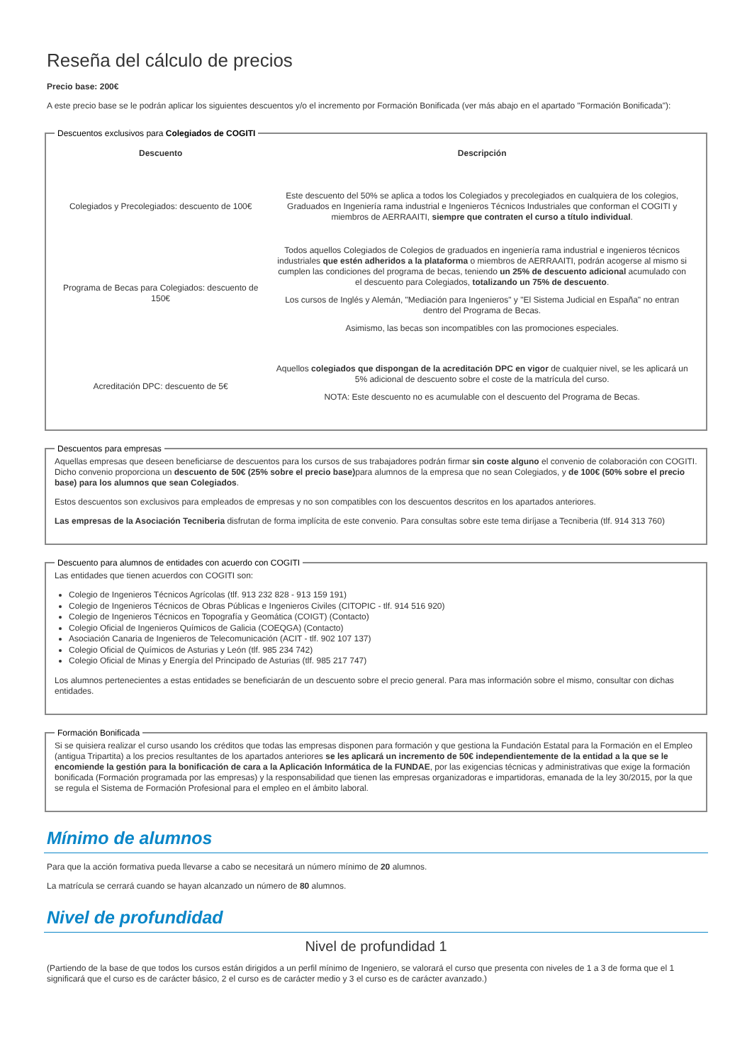Reseña del cálculo de precios
Precio base: 200€
A este precio base se le podrán aplicar los siguientes descuentos y/o el incremento por Formación Bonificada (ver más abajo en el apartado "Formación Bonificada"):
Descuentos exclusivos para Colegiados de COGITI
| Descuento | Descripción |
| --- | --- |
| Colegiados y Precolegiados: descuento de 100€ | Este descuento del 50% se aplica a todos los Colegiados y precolegiados en cualquiera de los colegios, Graduados en Ingeniería rama industrial e Ingenieros Técnicos Industriales que conforman el COGITI y miembros de AERRAAITI, siempre que contraten el curso a título individual . |
| Programa de Becas para Colegiados: descuento de 150€ | Todos aquellos Colegiados de Colegios de graduados en ingeniería rama industrial e ingenieros técnicos industriales que estén adheridos a la plataforma o miembros de AERRAAITI, podrán acogerse al mismo si cumplen las condiciones del programa de becas , teniendo un 25% de descuento adicional acumulado con el descuento para Colegiados, totalizando un 75% de descuento . Los cursos de Inglés y Alemán, "Mediación para Ingenieros" y "El Sistema Judicial en España" no entran dentro del Programa de Becas. Asimismo, las becas son incompatibles con las promociones especiales. |
| Acreditación DPC: descuento de 5€ | Aquellos colegiados que dispongan de la acreditación DPC en vigor de cualquier nivel, se les aplicará un 5% adicional de descuento sobre el coste de la matrícula del curso. NOTA: Este descuento no es acumulable con el descuento del Programa de Becas. |
Descuentos para empresas
Aquellas empresas que deseen beneficiarse de descuentos para los cursos de sus trabajadores podrán firmar sin coste alguno el convenio de colaboración con COGITI. Dicho convenio proporciona un descuento de 50€ (25% sobre el precio base) para alumnos de la empresa que no sean Colegiados, y de 100€ (50% sobre el precio base) para los alumnos que sean Colegiados.
Estos descuentos son exclusivos para empleados de empresas y no son compatibles con los descuentos descritos en los apartados anteriores.
Las empresas de la Asociación Tecniberia disfrutan de forma implícita de este convenio. Para consultas sobre este tema diríjase a Tecniberia (tlf. 914 313 760)
Descuento para alumnos de entidades con acuerdo con COGITI
Las entidades que tienen acuerdos con COGITI son:
Colegio de Ingenieros Técnicos Agrícolas (tlf. 913 232 828 - 913 159 191)
Colegio de Ingenieros Técnicos de Obras Públicas e Ingenieros Civiles (CITOPIC - tlf. 914 516 920)
Colegio de Ingenieros Técnicos en Topografía y Geomática (COIGT) (Contacto)
Colegio Oficial de Ingenieros Químicos de Galicia (COEQGA) (Contacto)
Asociación Canaria de Ingenieros de Telecomunicación (ACIT - tlf. 902 107 137)
Colegio Oficial de Químicos de Asturias y León (tlf. 985 234 742)
Colegio Oficial de Minas y Energía del Principado de Asturias (tlf. 985 217 747)
Los alumnos pertenecientes a estas entidades se beneficiarán de un descuento sobre el precio general. Para mas información sobre el mismo, consultar con dichas entidades.
Formación Bonificada
Si se quisiera realizar el curso usando los créditos que todas las empresas disponen para formación y que gestiona la Fundación Estatal para la Formación en el Empleo (antigua Tripartita) a los precios resultantes de los apartados anteriores se les aplicará un incremento de 50€ independientemente de la entidad a la que se le encomiende la gestión para la bonificación de cara a la Aplicación Informática de la FUNDAE, por las exigencias técnicas y administrativas que exige la formación bonificada (Formación programada por las empresas) y la responsabilidad que tienen las empresas organizadoras e impartidoras, emanada de la ley 30/2015, por la que se regula el Sistema de Formación Profesional para el empleo en el ámbito laboral.
Mínimo de alumnos
Para que la acción formativa pueda llevarse a cabo se necesitará un número mínimo de 20 alumnos.
La matrícula se cerrará cuando se hayan alcanzado un número de 80 alumnos.
Nivel de profundidad
Nivel de profundidad 1
(Partiendo de la base de que todos los cursos están dirigidos a un perfil mínimo de Ingeniero, se valorará el curso que presenta con niveles de 1 a 3 de forma que el 1 significará que el curso es de carácter básico, 2 el curso es de carácter medio y 3 el curso es de carácter avanzado.)